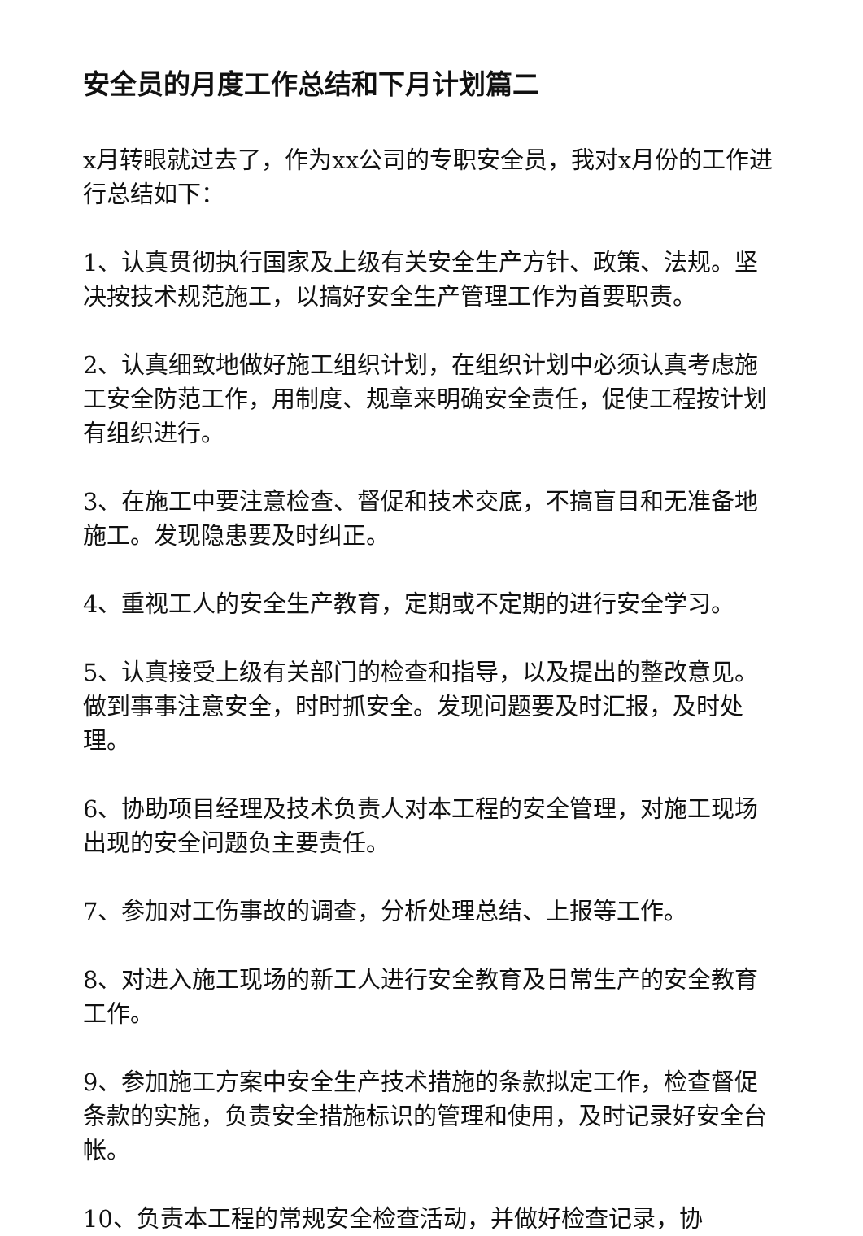安全员的月度工作总结和下月计划篇二
x月转眼就过去了，作为xx公司的专职安全员，我对x月份的工作进行总结如下：
1、认真贯彻执行国家及上级有关安全生产方针、政策、法规。坚决按技术规范施工，以搞好安全生产管理工作为首要职责。
2、认真细致地做好施工组织计划，在组织计划中必须认真考虑施工安全防范工作，用制度、规章来明确安全责任，促使工程按计划有组织进行。
3、在施工中要注意检查、督促和技术交底，不搞盲目和无准备地施工。发现隐患要及时纠正。
4、重视工人的安全生产教育，定期或不定期的进行安全学习。
5、认真接受上级有关部门的检查和指导，以及提出的整改意见。做到事事注意安全，时时抓安全。发现问题要及时汇报，及时处理。
6、协助项目经理及技术负责人对本工程的安全管理，对施工现场出现的安全问题负主要责任。
7、参加对工伤事故的调查，分析处理总结、上报等工作。
8、对进入施工现场的新工人进行安全教育及日常生产的安全教育工作。
9、参加施工方案中安全生产技术措施的条款拟定工作，检查督促条款的实施，负责安全措施标识的管理和使用，及时记录好安全台帐。
10、负责本工程的常规安全检查活动，并做好检查记录，协